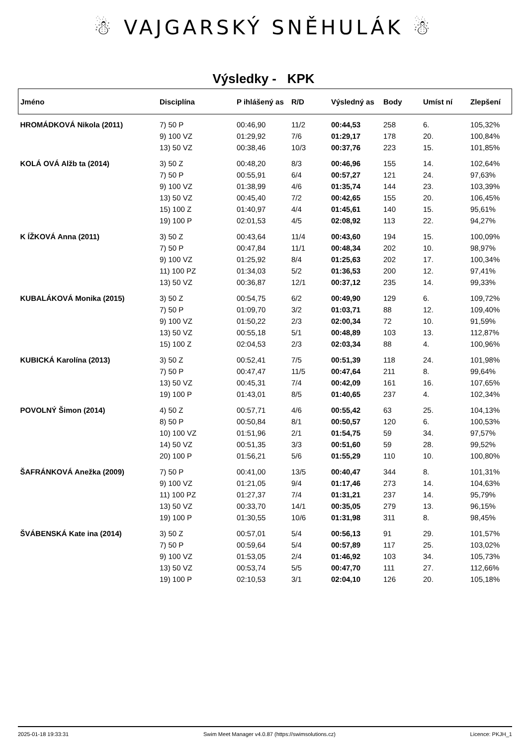☃ VAJGARSKÝ SNĚHULÁK ☃
Výsledky - KPK
| Jméno | Disciplína | P ihlášený as | R/D | Výsledný as | Body | Umíst ní | Zlepšení |
| --- | --- | --- | --- | --- | --- | --- | --- |
| HROMÁDKOVÁ Nikola (2011) | 7) 50 P | 00:46,90 | 11/2 | 00:44,53 | 258 | 6. | 105,32% |
| | 9) 100 VZ | 01:29,92 | 7/6 | 01:29,17 | 178 | 20. | 100,84% |
| | 13) 50 VZ | 00:38,46 | 10/3 | 00:37,76 | 223 | 15. | 101,85% |
| KOLÁ OVÁ Alžb ta (2014) | 3) 50 Z | 00:48,20 | 8/3 | 00:46,96 | 155 | 14. | 102,64% |
| | 7) 50 P | 00:55,91 | 6/4 | 00:57,27 | 121 | 24. | 97,63% |
| | 9) 100 VZ | 01:38,99 | 4/6 | 01:35,74 | 144 | 23. | 103,39% |
| | 13) 50 VZ | 00:45,40 | 7/2 | 00:42,65 | 155 | 20. | 106,45% |
| | 15) 100 Z | 01:40,97 | 4/4 | 01:45,61 | 140 | 15. | 95,61% |
| | 19) 100 P | 02:01,53 | 4/5 | 02:08,92 | 113 | 22. | 94,27% |
| K ÍŽKOVÁ Anna (2011) | 3) 50 Z | 00:43,64 | 11/4 | 00:43,60 | 194 | 15. | 100,09% |
| | 7) 50 P | 00:47,84 | 11/1 | 00:48,34 | 202 | 10. | 98,97% |
| | 9) 100 VZ | 01:25,92 | 8/4 | 01:25,63 | 202 | 17. | 100,34% |
| | 11) 100 PZ | 01:34,03 | 5/2 | 01:36,53 | 200 | 12. | 97,41% |
| | 13) 50 VZ | 00:36,87 | 12/1 | 00:37,12 | 235 | 14. | 99,33% |
| KUBALÁKOVÁ Monika (2015) | 3) 50 Z | 00:54,75 | 6/2 | 00:49,90 | 129 | 6. | 109,72% |
| | 7) 50 P | 01:09,70 | 3/2 | 01:03,71 | 88 | 12. | 109,40% |
| | 9) 100 VZ | 01:50,22 | 2/3 | 02:00,34 | 72 | 10. | 91,59% |
| | 13) 50 VZ | 00:55,18 | 5/1 | 00:48,89 | 103 | 13. | 112,87% |
| | 15) 100 Z | 02:04,53 | 2/3 | 02:03,34 | 88 | 4. | 100,96% |
| KUBICKÁ Karolína (2013) | 3) 50 Z | 00:52,41 | 7/5 | 00:51,39 | 118 | 24. | 101,98% |
| | 7) 50 P | 00:47,47 | 11/5 | 00:47,64 | 211 | 8. | 99,64% |
| | 13) 50 VZ | 00:45,31 | 7/4 | 00:42,09 | 161 | 16. | 107,65% |
| | 19) 100 P | 01:43,01 | 8/5 | 01:40,65 | 237 | 4. | 102,34% |
| POVOLNÝ Šimon (2014) | 4) 50 Z | 00:57,71 | 4/6 | 00:55,42 | 63 | 25. | 104,13% |
| | 8) 50 P | 00:50,84 | 8/1 | 00:50,57 | 120 | 6. | 100,53% |
| | 10) 100 VZ | 01:51,96 | 2/1 | 01:54,75 | 59 | 34. | 97,57% |
| | 14) 50 VZ | 00:51,35 | 3/3 | 00:51,60 | 59 | 28. | 99,52% |
| | 20) 100 P | 01:56,21 | 5/6 | 01:55,29 | 110 | 10. | 100,80% |
| ŠAFRÁNKOVÁ Anežka (2009) | 7) 50 P | 00:41,00 | 13/5 | 00:40,47 | 344 | 8. | 101,31% |
| | 9) 100 VZ | 01:21,05 | 9/4 | 01:17,46 | 273 | 14. | 104,63% |
| | 11) 100 PZ | 01:27,37 | 7/4 | 01:31,21 | 237 | 14. | 95,79% |
| | 13) 50 VZ | 00:33,70 | 14/1 | 00:35,05 | 279 | 13. | 96,15% |
| | 19) 100 P | 01:30,55 | 10/6 | 01:31,98 | 311 | 8. | 98,45% |
| ŠVÁBENSKÁ Kate ina (2014) | 3) 50 Z | 00:57,01 | 5/4 | 00:56,13 | 91 | 29. | 101,57% |
| | 7) 50 P | 00:59,64 | 5/4 | 00:57,89 | 117 | 25. | 103,02% |
| | 9) 100 VZ | 01:53,05 | 2/4 | 01:46,92 | 103 | 34. | 105,73% |
| | 13) 50 VZ | 00:53,74 | 5/5 | 00:47,70 | 111 | 27. | 112,66% |
| | 19) 100 P | 02:10,53 | 3/1 | 02:04,10 | 126 | 20. | 105,18% |
2025-01-18 19:33:31 Swim Meet Manager v4.0.87 (https://swimsolutions.cz) Licence: PKJH_1